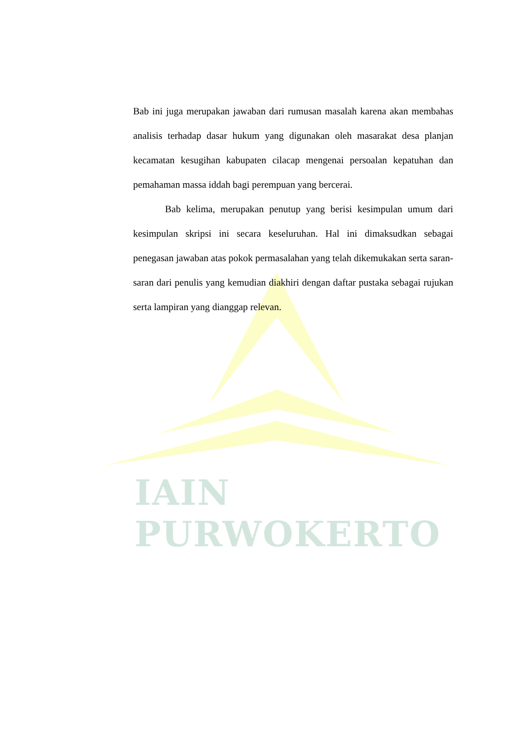IAIN PURWOKERTO
Bab ini juga merupakan jawaban dari rumusan masalah karena akan membahas analisis terhadap dasar hukum yang digunakan oleh masarakat desa planjan kecamatan kesugihan kabupaten cilacap mengenai persoalan kepatuhan dan pemahaman massa iddah bagi perempuan yang bercerai.
Bab kelima, merupakan penutup yang berisi kesimpulan umum dari kesimpulan skripsi ini secara keseluruhan. Hal ini dimaksudkan sebagai penegasan jawaban atas pokok permasalahan yang telah dikemukakan serta saran-saran dari penulis yang kemudian diakhiri dengan daftar pustaka sebagai rujukan serta lampiran yang dianggap relevan.